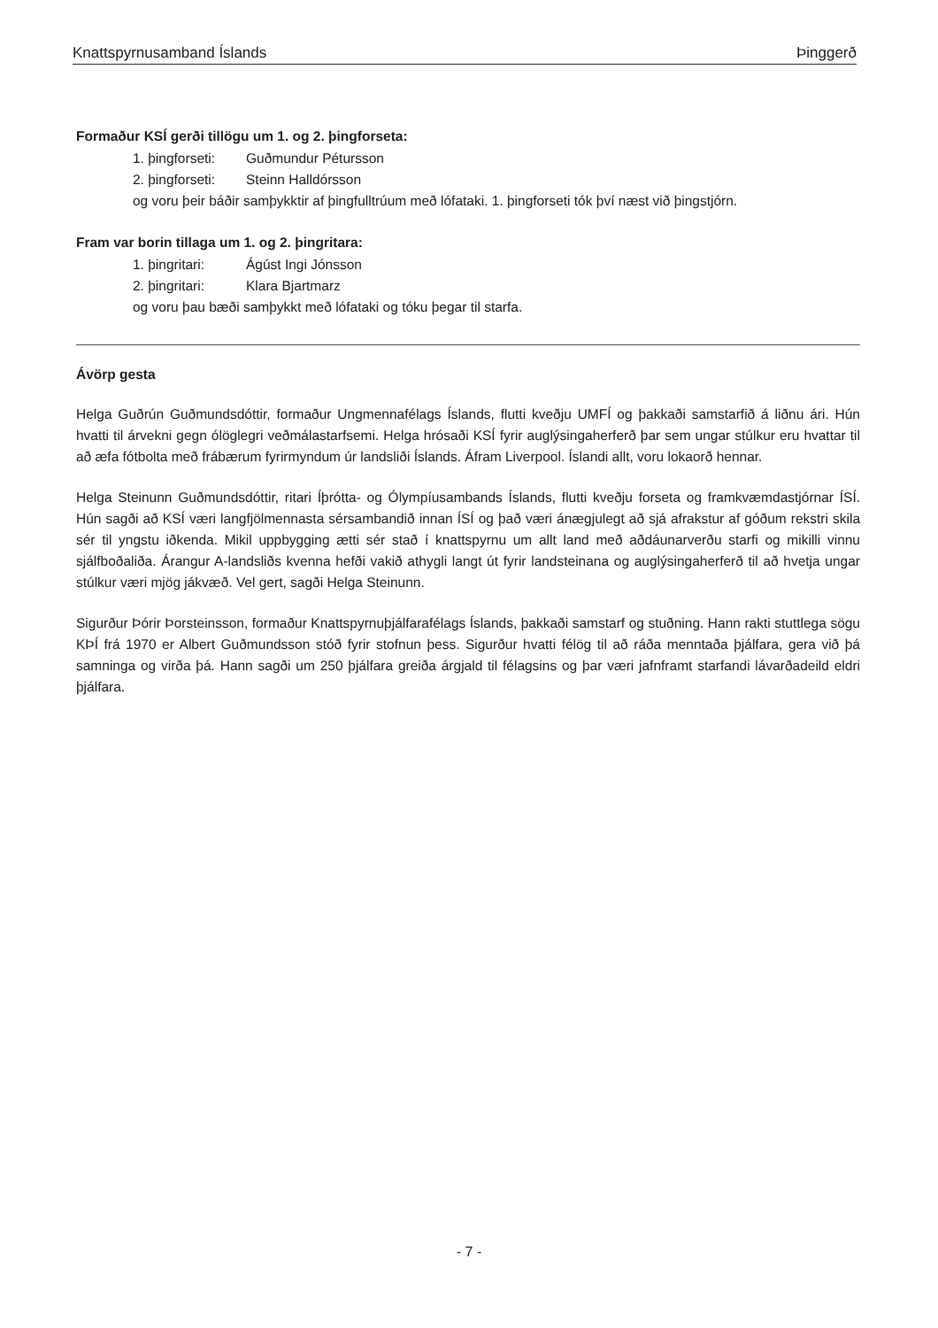Knattspyrnusamband Íslands Þinggerð
Formaður KSÍ gerði tillögu um 1. og 2. þingforseta:
1. þingforseti: Guðmundur Pétursson
2. þingforseti: Steinn Halldórsson
og voru þeir báðir samþykktir af þingfulltrúum með lófataki. 1. þingforseti tók því næst við þingstjórn.
Fram var borin tillaga um 1. og 2. þingritara:
1. þingritari: Ágúst Ingi Jónsson
2. þingritari: Klara Bjartmarz
og voru þau bæði samþykkt með lófataki og tóku þegar til starfa.
Ávörp gesta
Helga Guðrún Guðmundsdóttir, formaður Ungmennafélags Íslands, flutti kveðju UMFÍ og þakkaði samstarfið á liðnu ári. Hún hvatti til árvekni gegn ólöglegri veðmálastarfsemi. Helga hrósaði KSÍ fyrir auglýsingaherferð þar sem ungar stúlkur eru hvattar til að æfa fótbolta með frábærum fyrirmyndum úr landsliði Íslands. Áfram Liverpool. Íslandi allt, voru lokaorð hennar.
Helga Steinunn Guðmundsdóttir, ritari Íþrótta- og Ólympíusambands Íslands, flutti kveðju forseta og framkvæmdastjórnar ÍSÍ. Hún sagði að KSÍ væri langfjölmennasta sérsambandið innan ÍSÍ og það væri ánægjulegt að sjá afrakstur af góðum rekstri skila sér til yngstu iðkenda. Mikil uppbygging ætti sér stað í knattspyrnu um allt land með aðdáunarverðu starfi og mikilli vinnu sjálfboðaliða. Árangur A-landsliðs kvenna hefði vakið athygli langt út fyrir landsteinana og auglýsingaherferð til að hvetja ungar stúlkur væri mjög jákvæð. Vel gert, sagði Helga Steinunn.
Sigurður Þórir Þorsteinsson, formaður Knattspyrnuþjálfarafélags Íslands, þakkaði samstarf og stuðning. Hann rakti stuttlega sögu KÞÍ frá 1970 er Albert Guðmundsson stóð fyrir stofnun þess. Sigurður hvatti félög til að ráða menntaða þjálfara, gera við þá samninga og virða þá. Hann sagði um 250 þjálfara greiða árgjald til félagsins og þar væri jafnframt starfandi lávarðadeild eldri þjálfara.
- 7 -